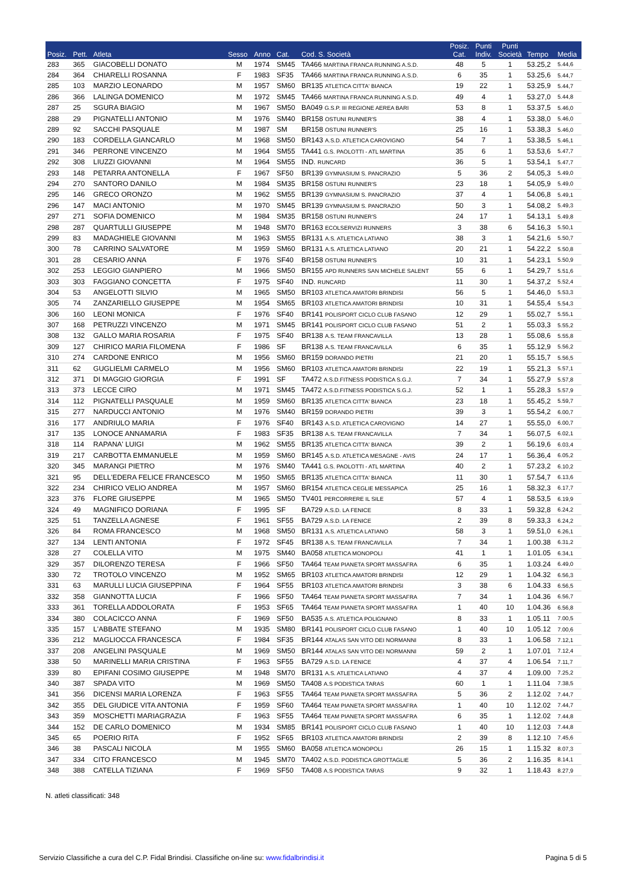| Posiz. | Pett. | Atleta | Sesso | Anno | Cat. | Cod. S. Società | Posiz. Cat. | Punti Indiv. | Punti Società | Tempo | Media |
| --- | --- | --- | --- | --- | --- | --- | --- | --- | --- | --- | --- |
| 283 | 365 | GIACOBELLI DONATO | M | 1974 | SM45 | TA466 MARTINA FRANCA RUNNING A.S.D. | 48 | 5 | 1 | 53.25,2 | 5.44,6 |
| 284 | 364 | CHIARELLI ROSANNA | F | 1983 | SF35 | TA466 MARTINA FRANCA RUNNING A.S.D. | 6 | 35 | 1 | 53.25,6 | 5.44,7 |
| 285 | 103 | MARZIO LEONARDO | M | 1957 | SM60 | BR135 ATLETICA CITTA' BIANCA | 19 | 22 | 1 | 53.25,9 | 5.44,7 |
| 286 | 366 | LALINGA DOMENICO | M | 1972 | SM45 | TA466 MARTINA FRANCA RUNNING A.S.D. | 49 | 4 | 1 | 53.27,0 | 5.44,8 |
| 287 | 25 | SGURA BIAGIO | M | 1967 | SM50 | BA049 G.S.P. III REGIONE AEREA BARI | 53 | 8 | 1 | 53.37,5 | 5.46,0 |
| 288 | 29 | PIGNATELLI ANTONIO | M | 1976 | SM40 | BR158 OSTUNI RUNNER'S | 38 | 4 | 1 | 53.38,0 | 5.46,0 |
| 289 | 92 | SACCHI PASQUALE | M | 1987 | SM | BR158 OSTUNI RUNNER'S | 25 | 16 | 1 | 53.38,3 | 5.46,0 |
| 290 | 183 | CORDELLA GIANCARLO | M | 1968 | SM50 | BR143 A.S.D. ATLETICA CAROVIGNO | 54 | 7 | 1 | 53.38,5 | 5.46,1 |
| 291 | 346 | PERRONE VINCENZO | M | 1964 | SM55 | TA441 G.S. PAOLOTTI - ATL MARTINA | 35 | 6 | 1 | 53.53,6 | 5.47,7 |
| 292 | 308 | LIUZZI GIOVANNI | M | 1964 | SM55 | IND. RUNCARD | 36 | 5 | 1 | 53.54,1 | 5.47,7 |
| 293 | 148 | PETARRA ANTONELLA | F | 1967 | SF50 | BR139 GYMNASIUM S. PANCRAZIO | 5 | 36 | 2 | 54.05,3 | 5.49,0 |
| 294 | 270 | SANTORO DANILO | M | 1984 | SM35 | BR158 OSTUNI RUNNER'S | 23 | 18 | 1 | 54.05,9 | 5.49,0 |
| 295 | 146 | GRECO ORONZO | M | 1962 | SM55 | BR139 GYMNASIUM S. PANCRAZIO | 37 | 4 | 1 | 54.06,8 | 5.49,1 |
| 296 | 147 | MACI ANTONIO | M | 1970 | SM45 | BR139 GYMNASIUM S. PANCRAZIO | 50 | 3 | 1 | 54.08,2 | 5.49,3 |
| 297 | 271 | SOFIA DOMENICO | M | 1984 | SM35 | BR158 OSTUNI RUNNER'S | 24 | 17 | 1 | 54.13,1 | 5.49,8 |
| 298 | 287 | QUARTULLI GIUSEPPE | M | 1948 | SM70 | BR163 ECOLSERVIZI RUNNERS | 3 | 38 | 6 | 54.16,3 | 5.50,1 |
| 299 | 83 | MADAGHIELE GIOVANNI | M | 1963 | SM55 | BR131 A.S. ATLETICA LATIANO | 38 | 3 | 1 | 54.21,6 | 5.50,7 |
| 300 | 78 | CARRINO SALVATORE | M | 1959 | SM60 | BR131 A.S. ATLETICA LATIANO | 20 | 21 | 1 | 54.22,2 | 5.50,8 |
| 301 | 28 | CESARIO ANNA | F | 1976 | SF40 | BR158 OSTUNI RUNNER'S | 10 | 31 | 1 | 54.23,1 | 5.50,9 |
| 302 | 253 | LEGGIO GIANPIERO | M | 1966 | SM50 | BR155 APD RUNNERS SAN MICHELE SALENT | 55 | 6 | 1 | 54.29,7 | 5.51,6 |
| 303 | 303 | FAGGIANO CONCETTA | F | 1975 | SF40 | IND. RUNCARD | 11 | 30 | 1 | 54.37,2 | 5.52,4 |
| 304 | 53 | ANGELOTTI SILVIO | M | 1965 | SM50 | BR103 ATLETICA AMATORI BRINDISI | 56 | 5 | 1 | 54.46,0 | 5.53,3 |
| 305 | 74 | ZANZARIELLO GIUSEPPE | M | 1954 | SM65 | BR103 ATLETICA AMATORI BRINDISI | 10 | 31 | 1 | 54.55,4 | 5.54,3 |
| 306 | 160 | LEONI MONICA | F | 1976 | SF40 | BR141 POLISPORT CICLO CLUB FASANO | 12 | 29 | 1 | 55.02,7 | 5.55,1 |
| 307 | 168 | PETRUZZI VINCENZO | M | 1971 | SM45 | BR141 POLISPORT CICLO CLUB FASANO | 51 | 2 | 1 | 55.03,3 | 5.55,2 |
| 308 | 132 | GALLO MARIA ROSARIA | F | 1975 | SF40 | BR138 A.S. TEAM FRANCAVILLA | 13 | 28 | 1 | 55.08,6 | 5.55,8 |
| 309 | 127 | CHIRICO MARIA FILOMENA | F | 1986 | SF | BR138 A.S. TEAM FRANCAVILLA | 6 | 35 | 1 | 55.12,9 | 5.56,2 |
| 310 | 274 | CARDONE ENRICO | M | 1956 | SM60 | BR159 DORANDO PIETRI | 21 | 20 | 1 | 55.15,7 | 5.56,5 |
| 311 | 62 | GUGLIELMI CARMELO | M | 1956 | SM60 | BR103 ATLETICA AMATORI BRINDISI | 22 | 19 | 1 | 55.21,3 | 5.57,1 |
| 312 | 371 | DI MAGGIO GIORGIA | F | 1991 | SF | TA472 A.S.D.FITNESS PODISTICA S.G.J. | 7 | 34 | 1 | 55.27,9 | 5.57,8 |
| 313 | 373 | LECCE CIRO | M | 1971 | SM45 | TA472 A.S.D.FITNESS PODISTICA S.G.J. | 52 | 1 | 1 | 55.28,3 | 5.57,9 |
| 314 | 112 | PIGNATELLI PASQUALE | M | 1959 | SM60 | BR135 ATLETICA CITTA' BIANCA | 23 | 18 | 1 | 55.45,2 | 5.59,7 |
| 315 | 277 | NARDUCCI ANTONIO | M | 1976 | SM40 | BR159 DORANDO PIETRI | 39 | 3 | 1 | 55.54,2 | 6.00,7 |
| 316 | 177 | ANDRIULO MARIA | F | 1976 | SF40 | BR143 A.S.D. ATLETICA CAROVIGNO | 14 | 27 | 1 | 55.55,0 | 6.00,7 |
| 317 | 135 | LONOCE ANNAMARIA | F | 1983 | SF35 | BR138 A.S. TEAM FRANCAVILLA | 7 | 34 | 1 | 56.07,5 | 6.02,1 |
| 318 | 114 | RAPANA' LUIGI | M | 1962 | SM55 | BR135 ATLETICA CITTA' BIANCA | 39 | 2 | 1 | 56.19,6 | 6.03,4 |
| 319 | 217 | CARBOTTA EMMANUELE | M | 1959 | SM60 | BR145 A.S.D. ATLETICA MESAGNE - AVIS | 24 | 17 | 1 | 56.36,4 | 6.05,2 |
| 320 | 345 | MARANGI PIETRO | M | 1976 | SM40 | TA441 G.S. PAOLOTTI - ATL MARTINA | 40 | 2 | 1 | 57.23,2 | 6.10,2 |
| 321 | 95 | DELL'EDERA FELICE FRANCESCO | M | 1950 | SM65 | BR135 ATLETICA CITTA' BIANCA | 11 | 30 | 1 | 57.54,7 | 6.13,6 |
| 322 | 234 | CHIRICO VELIO ANDREA | M | 1957 | SM60 | BR154 ATLETICA CEGLIE MESSAPICA | 25 | 16 | 1 | 58.32,3 | 6.17,7 |
| 323 | 376 | FLORE GIUSEPPE | M | 1965 | SM50 | TV401 PERCORRERE IL SILE | 57 | 4 | 1 | 58.53,5 | 6.19,9 |
| 324 | 49 | MAGNIFICO DORIANA | F | 1995 | SF | BA729 A.S.D. LA FENICE | 8 | 33 | 1 | 59.32,8 | 6.24,2 |
| 325 | 51 | TANZELLA AGNESE | F | 1961 | SF55 | BA729 A.S.D. LA FENICE | 2 | 39 | 8 | 59.33,3 | 6.24,2 |
| 326 | 84 | ROMA FRANCESCO | M | 1968 | SM50 | BR131 A.S. ATLETICA LATIANO | 58 | 3 | 1 | 59.51,0 | 6.26,1 |
| 327 | 134 | LENTI ANTONIA | F | 1972 | SF45 | BR138 A.S. TEAM FRANCAVILLA | 7 | 34 | 1 | 1.00.38 | 6.31,2 |
| 328 | 27 | COLELLA VITO | M | 1975 | SM40 | BA058 ATLETICA MONOPOLI | 41 | 1 | 1 | 1.01.05 | 6.34,1 |
| 329 | 357 | DILORENZO TERESA | F | 1966 | SF50 | TA464 TEAM PIANETA SPORT MASSAFRA | 6 | 35 | 1 | 1.03.24 | 6.49,0 |
| 330 | 72 | TROTOLO VINCENZO | M | 1952 | SM65 | BR103 ATLETICA AMATORI BRINDISI | 12 | 29 | 1 | 1.04.32 | 6.56,3 |
| 331 | 63 | MARULLI LUCIA GIUSEPPINA | F | 1964 | SF55 | BR103 ATLETICA AMATORI BRINDISI | 3 | 38 | 6 | 1.04.33 | 6.56,5 |
| 332 | 358 | GIANNOTTA LUCIA | F | 1966 | SF50 | TA464 TEAM PIANETA SPORT MASSAFRA | 7 | 34 | 1 | 1.04.36 | 6.56,7 |
| 333 | 361 | TORELLA ADDOLORATA | F | 1953 | SF65 | TA464 TEAM PIANETA SPORT MASSAFRA | 1 | 40 | 10 | 1.04.36 | 6.56,8 |
| 334 | 380 | COLACICCO ANNA | F | 1969 | SF50 | BA535 A.S. ATLETICA POLIGNANO | 8 | 33 | 1 | 1.05.11 | 7.00,5 |
| 335 | 157 | L'ABBATE STEFANO | M | 1935 | SM80 | BR141 POLISPORT CICLO CLUB FASANO | 1 | 40 | 10 | 1.05.12 | 7.00,6 |
| 336 | 212 | MAGLIOCCA FRANCESCA | F | 1984 | SF35 | BR144 ATALAS SAN VITO DEI NORMANNI | 8 | 33 | 1 | 1.06.58 | 7.12,1 |
| 337 | 208 | ANGELINI PASQUALE | M | 1969 | SM50 | BR144 ATALAS SAN VITO DEI NORMANNI | 59 | 2 | 1 | 1.07.01 | 7.12,4 |
| 338 | 50 | MARINELLI MARIA CRISTINA | F | 1963 | SF55 | BA729 A.S.D. LA FENICE | 4 | 37 | 4 | 1.06.54 | 7.11,7 |
| 339 | 80 | EPIFANI COSIMO GIUSEPPE | M | 1948 | SM70 | BR131 A.S. ATLETICA LATIANO | 4 | 37 | 4 | 1.09.00 | 7.25,2 |
| 340 | 387 | SPADA VITO | M | 1969 | SM50 | TA408 A.S PODISTICA TARAS | 60 | 1 | 1 | 1.11.04 | 7.38,5 |
| 341 | 356 | DICENSI MARIA LORENZA | F | 1963 | SF55 | TA464 TEAM PIANETA SPORT MASSAFRA | 5 | 36 | 2 | 1.12.02 | 7.44,7 |
| 342 | 355 | DEL GIUDICE VITA ANTONIA | F | 1959 | SF60 | TA464 TEAM PIANETA SPORT MASSAFRA | 1 | 40 | 10 | 1.12.02 | 7.44,7 |
| 343 | 359 | MOSCHETTI MARIAGRAZIA | F | 1963 | SF55 | TA464 TEAM PIANETA SPORT MASSAFRA | 6 | 35 | 1 | 1.12.02 | 7.44,8 |
| 344 | 152 | DE CARLO DOMENICO | M | 1934 | SM85 | BR141 POLISPORT CICLO CLUB FASANO | 1 | 40 | 10 | 1.12.03 | 7.44,8 |
| 345 | 65 | POERIO RITA | F | 1952 | SF65 | BR103 ATLETICA AMATORI BRINDISI | 2 | 39 | 8 | 1.12.10 | 7.45,6 |
| 346 | 38 | PASCALI NICOLA | M | 1955 | SM60 | BA058 ATLETICA MONOPOLI | 26 | 15 | 1 | 1.15.32 | 8.07,3 |
| 347 | 334 | CITO FRANCESCO | M | 1945 | SM70 | TA402 A.S.D. PODISTICA GROTTAGLIE | 5 | 36 | 2 | 1.16.35 | 8.14,1 |
| 348 | 388 | CATELLA TIZIANA | F | 1969 | SF50 | TA408 A.S PODISTICA TARAS | 9 | 32 | 1 | 1.18.43 | 8.27,9 |
N. atleti classificati: 348
Servizio Classifiche a cura del C.P. Fidal Brindisi. Classifiche on-line su: www.fidalbrindisi.it Pagina 5 di 5